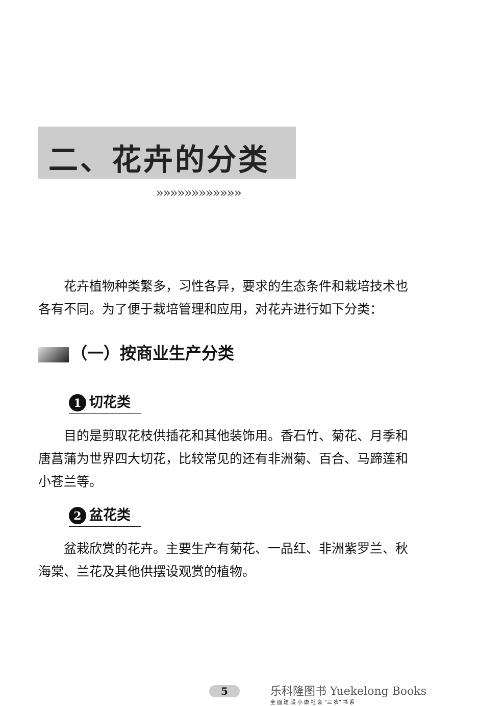二、花卉的分类
»»»»»»»»»»»»
花卉植物种类繁多，习性各异，要求的生态条件和栽培技术也各有不同。为了便于栽培管理和应用，对花卉进行如下分类：
（一）按商业生产分类
1 切花类
目的是剪取花枝供插花和其他装饰用。香石竹、菊花、月季和唐菖蒲为世界四大切花，比较常见的还有非洲菊、百合、马蹄莲和小苍兰等。
2 盆花类
盆栽欣赏的花卉。主要生产有菊花、一品红、非洲紫罗兰、秋海棠、兰花及其他供摆设观赏的植物。
5 乐科隆图书 Yuekelong Books
全 面 建 设 小 康 社 会 “三 农” 书 系